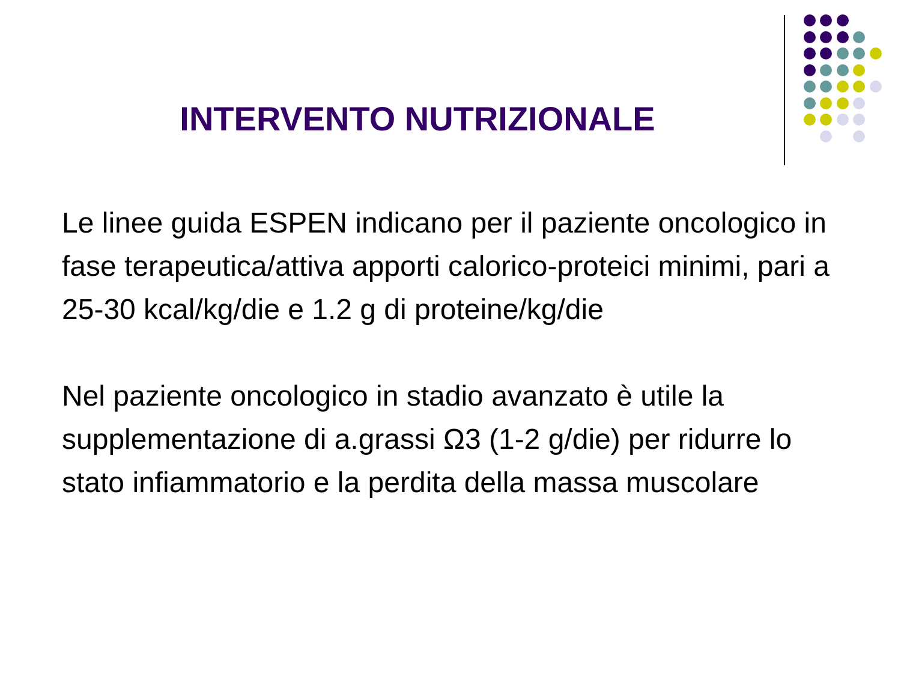INTERVENTO NUTRIZIONALE
Le linee guida ESPEN indicano per il paziente oncologico in fase terapeutica/attiva apporti calorico-proteici minimi, pari a 25-30 kcal/kg/die e 1.2 g di proteine/kg/die
Nel paziente oncologico in stadio avanzato è utile la supplementazione di a.grassi Ω3 (1-2 g/die) per ridurre lo stato infiammatorio e la perdita della massa muscolare